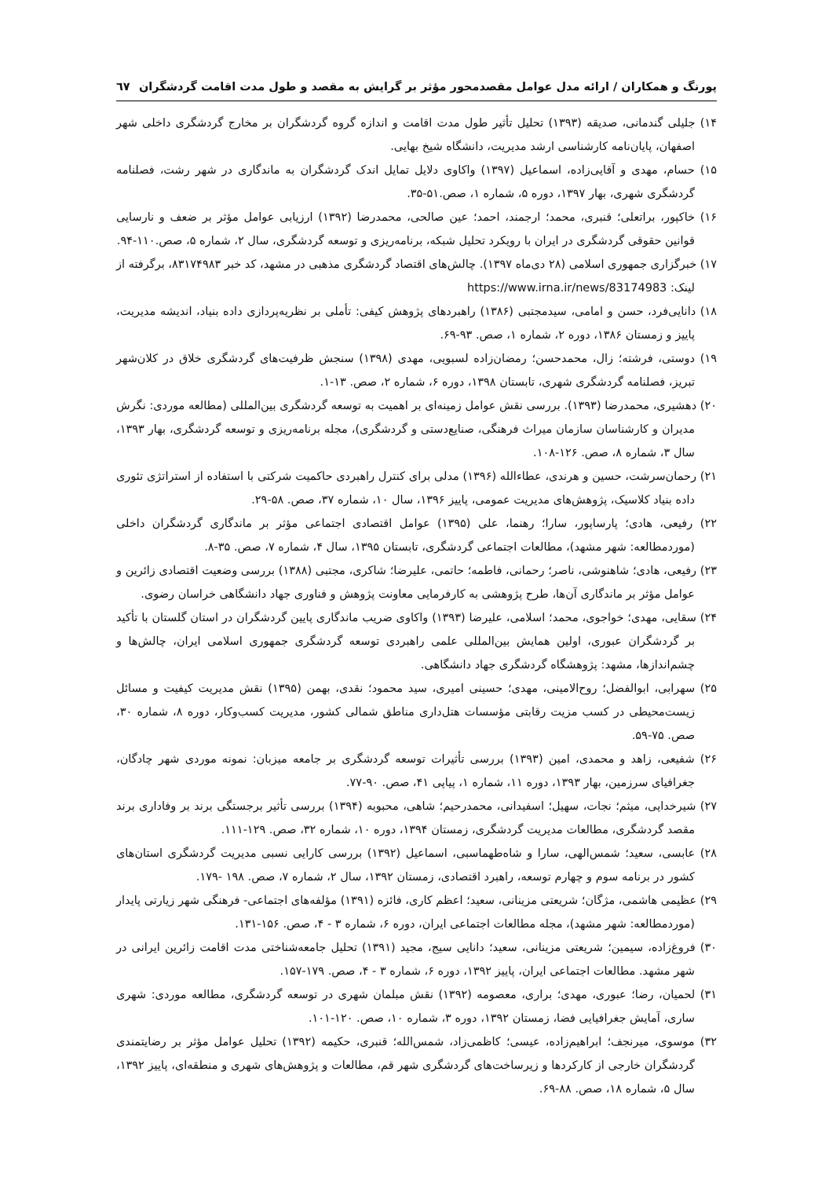پورنگ و همکاران / ارائه مدل عوامل مقصدمحور مؤثر بر گرایش به مقصد و طول مدت اقامت گردشگران ٦٧
۱۴) جلیلی گندمانی، صدیقه (۱۳۹۳) تحلیل تأثیر طول مدت اقامت و اندازه گروه گردشگران بر مخارج گردشگری داخلی شهر اصفهان، پایان‌نامه کارشناسی ارشد مدیریت، دانشگاه شیخ بهایی.
۱۵) حسام، مهدی و آقایی‌زاده، اسماعیل (۱۳۹۷) واکاوی دلایل تمایل اندک گردشگران به ماندگاری در شهر رشت، فصلنامه گردشگری شهری، بهار ۱۳۹۷، دوره ۵، شماره ۱، صص.۵۱-۳۵.
۱۶) خاکپور، براتعلی؛ قنبری، محمد؛ ارجمند، احمد؛ عین صالحی، محمدرضا (۱۳۹۲) ارزیابی عوامل مؤثر بر ضعف و نارسایی قوانین حقوقی گردشگری در ایران با رویکرد تحلیل شبکه، برنامه‌ریزی و توسعه گردشگری، سال ۲، شماره ۵، صص.۱۱۰-۹۴.
۱۷) خبرگزاری جمهوری اسلامی (۲۸ دی‌ماه ۱۳۹۷). چالش‌های اقتصاد گردشگری مذهبی در مشهد، کد خبر ۸۳۱۷۴۹۸۳، برگرفته از لینک: https://www.irna.ir/news/83174983
۱۸) دانایی‌فرد، حسن و امامی، سیدمجتبی (۱۳۸۶) راهبردهای پژوهش کیفی: تأملی بر نظریه‌پردازی داده بنیاد، اندیشه مدیریت، پاییز و زمستان ۱۳۸۶، دوره ۲، شماره ۱، صص. ۹۳-۶۹.
۱۹) دوستی، فرشته؛ زال، محمدحسن؛ رمضان‌زاده لسبویی، مهدی (۱۳۹۸) سنجش ظرفیت‌های گردشگری خلاق در کلان‌شهر تبریز، فصلنامه گردشگری شهری، تابستان ۱۳۹۸، دوره ۶، شماره ۲، صص. ۱۳-۱.
۲۰) دهشیری، محمدرضا (۱۳۹۳). بررسی نقش عوامل زمینه‌ای بر اهمیت به توسعه گردشگری بین‌المللی (مطالعه موردی: نگرش مدیران و کارشناسان سازمان میراث فرهنگی، صنایع‌دستی و گردشگری)، مجله برنامه‌ریزی و توسعه گردشگری، بهار ۱۳۹۳، سال ۳، شماره ۸، صص. ۱۲۶-۱۰۸.
۲۱) رحمان‌سرشت، حسین و هرندی، عطاءالله (۱۳۹۶) مدلی برای کنترل راهبردی حاکمیت شرکتی با استفاده از استراتژی تئوری داده بنیاد کلاسیک، پژوهش‌های مدیریت عمومی، پاییز ۱۳۹۶، سال ۱۰، شماره ۳۷، صص. ۵۸-۲۹.
۲۲) رفیعی، هادی؛ پارساپور، سارا؛ رهنما، علی (۱۳۹۵) عوامل اقتصادی اجتماعی مؤثر بر ماندگاری گردشگران داخلی (موردمطالعه: شهر مشهد)، مطالعات اجتماعی گردشگری، تابستان ۱۳۹۵، سال ۴، شماره ۷، صص. ۳۵-۸.
۲۳) رفیعی، هادی؛ شاهنوشی، ناصر؛ رحمانی، فاطمه؛ حاتمی، علیرضا؛ شاکری، مجتبی (۱۳۸۸) بررسی وضعیت اقتصادی زائرین و عوامل مؤثر بر ماندگاری آن‌ها، طرح پژوهشی به کارفرمایی معاونت پژوهش و فناوری جهاد دانشگاهی خراسان رضوی.
۲۴) سقایی، مهدی؛ خواجوی، محمد؛ اسلامی، علیرضا (۱۳۹۳) واکاوی ضریب ماندگاری پایین گردشگران در استان گلستان با تأکید بر گردشگران عبوری، اولین همایش بین‌المللی علمی راهبردی توسعه گردشگری جمهوری اسلامی ایران، چالش‌ها و چشم‌اندازها، مشهد: پژوهشگاه گردشگری جهاد دانشگاهی.
۲۵) سهرابی، ابوالفضل؛ روح‌الامینی، مهدی؛ حسینی امیری، سید محمود؛ نقدی، بهمن (۱۳۹۵) نقش مدیریت کیفیت و مسائل زیست‌محیطی در کسب مزیت رقابتی مؤسسات هتل‌داری مناطق شمالی کشور، مدیریت کسب‌وکار، دوره ۸، شماره ۳۰، صص. ۷۵-۵۹.
۲۶) شفیعی، زاهد و محمدی، امین (۱۳۹۳) بررسی تأثیرات توسعه گردشگری بر جامعه میزبان: نمونه موردی شهر چادگان، جغرافیای سرزمین، بهار ۱۳۹۳، دوره ۱۱، شماره ۱، پیاپی ۴۱، صص. ۹۰-۷۷.
۲۷) شیرخدایی، میثم؛ نجات، سهیل؛ اسفیدانی، محمدرحیم؛ شاهی، محبوبه (۱۳۹۴) بررسی تأثیر برجستگی برند بر وفاداری برند مقصد گردشگری، مطالعات مدیریت گردشگری، زمستان ۱۳۹۴، دوره ۱۰، شماره ۳۲، صص. ۱۲۹-۱۱۱.
۲۸) عابسی، سعید؛ شمس‌الهی، سارا و شاه‌طهماسبی، اسماعیل (۱۳۹۲) بررسی کارایی نسبی مدیریت گردشگری استان‌های کشور در برنامه سوم و چهارم توسعه، راهبرد اقتصادی، زمستان ۱۳۹۲، سال ۲، شماره ۷، صص. ۱۹۸ -۱۷۹.
۲۹) عظیمی هاشمی، مژگان؛ شریعتی مزینانی، سعید؛ اعظم کاری، فائزه (۱۳۹۱) مؤلفه‌های اجتماعی- فرهنگی شهر زیارتی پایدار (موردمطالعه: شهر مشهد)، مجله مطالعات اجتماعی ایران، دوره ۶، شماره ۳ - ۴، صص. ۱۵۶-۱۳۱.
۳۰) فروغ‌زاده، سیمین؛ شریعتی مزینانی، سعید؛ دانایی سیج، مجید (۱۳۹۱) تحلیل جامعه‌شناختی مدت اقامت زائرین ایرانی در شهر مشهد. مطالعات اجتماعی ایران، پاییز ۱۳۹۲، دوره ۶، شماره ۳ - ۴، صص. ۱۷۹-۱۵۷.
۳۱) لحمیان، رضا؛ عبوری، مهدی؛ براری، معصومه (۱۳۹۲) نقش مبلمان شهری در توسعه گردشگری، مطالعه موردی: شهری ساری، آمایش جغرافیایی فضا، زمستان ۱۳۹۲، دوره ۳، شماره ۱۰، صص. ۱۲۰-۱۰۱.
۳۲) موسوی، میرنجف؛ ابراهیم‌زاده، عیسی؛ کاظمی‌زاد، شمس‌الله؛ قنبری، حکیمه (۱۳۹۲) تحلیل عوامل مؤثر بر رضایتمندی گردشگران خارجی از کارکردها و زیرساخت‌های گردشگری شهر قم، مطالعات و پژوهش‌های شهری و منطقه‌ای، پاییز ۱۳۹۲، سال ۵، شماره ۱۸، صص. ۸۸-۶۹.